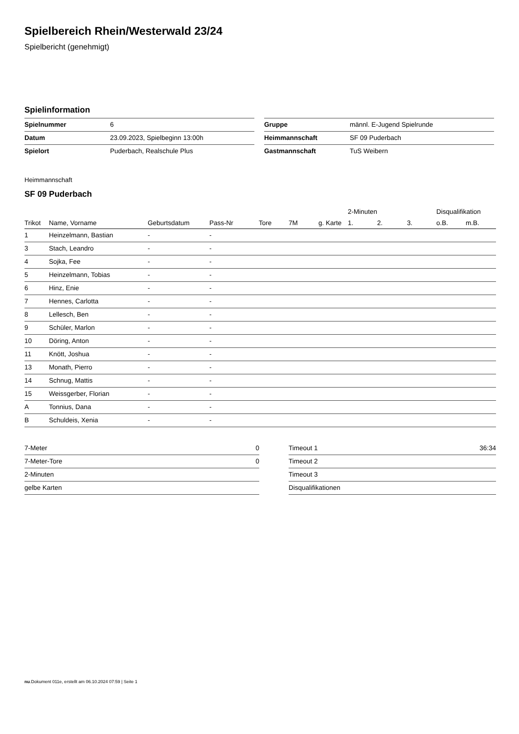Spielbereich Rhein/Westerwald 23/24
Spielbericht (genehmigt)
Spielinformation
| Spielnummer | 6 |
| Datum | 23.09.2023, Spielbeginn 13:00h |
| Spielort | Puderbach, Realschule Plus |
| Gruppe | männl. E-Jugend Spielrunde |
| Heimmannschaft | SF 09 Puderbach |
| Gastmannschaft | TuS Weibern |
Heimmannschaft
SF 09 Puderbach
| | | | | | | | 2-Minuten | | | Disqualifikation | |
| --- | --- | --- | --- | --- | --- | --- | --- | --- | --- | --- | --- |
| Trikot | Name, Vorname | Geburtsdatum | Pass-Nr | Tore | 7M | g. Karte | 1. | 2. | 3. | o.B. | m.B. |
| 1 | Heinzelmann, Bastian | - | - | | | | | | | | |
| 3 | Stach, Leandro | - | - | | | | | | | | |
| 4 | Sojka, Fee | - | - | | | | | | | | |
| 5 | Heinzelmann, Tobias | - | - | | | | | | | | |
| 6 | Hinz, Enie | - | - | | | | | | | | |
| 7 | Hennes, Carlotta | - | - | | | | | | | | |
| 8 | Lellesch, Ben | - | - | | | | | | | | |
| 9 | Schüler, Marlon | - | - | | | | | | | | |
| 10 | Döring, Anton | - | - | | | | | | | | |
| 11 | Knött, Joshua | - | - | | | | | | | | |
| 13 | Monath, Pierro | - | - | | | | | | | | |
| 14 | Schnug, Mattis | - | - | | | | | | | | |
| 15 | Weissgerber, Florian | - | - | | | | | | | | |
| A | Tonnius, Dana | - | - | | | | | | | | |
| B | Schuldeis, Xenia | - | - | | | | | | | | |
| 7-Meter | 0 |
| 7-Meter-Tore | 0 |
| 2-Minuten | |
| gelbe Karten | |
| Timeout 1 | 36:34 |
| Timeout 2 | |
| Timeout 3 | |
| Disqualifikationen | |
nu.Dokument 011e, erstellt am 06.10.2024 07:59 | Seite 1